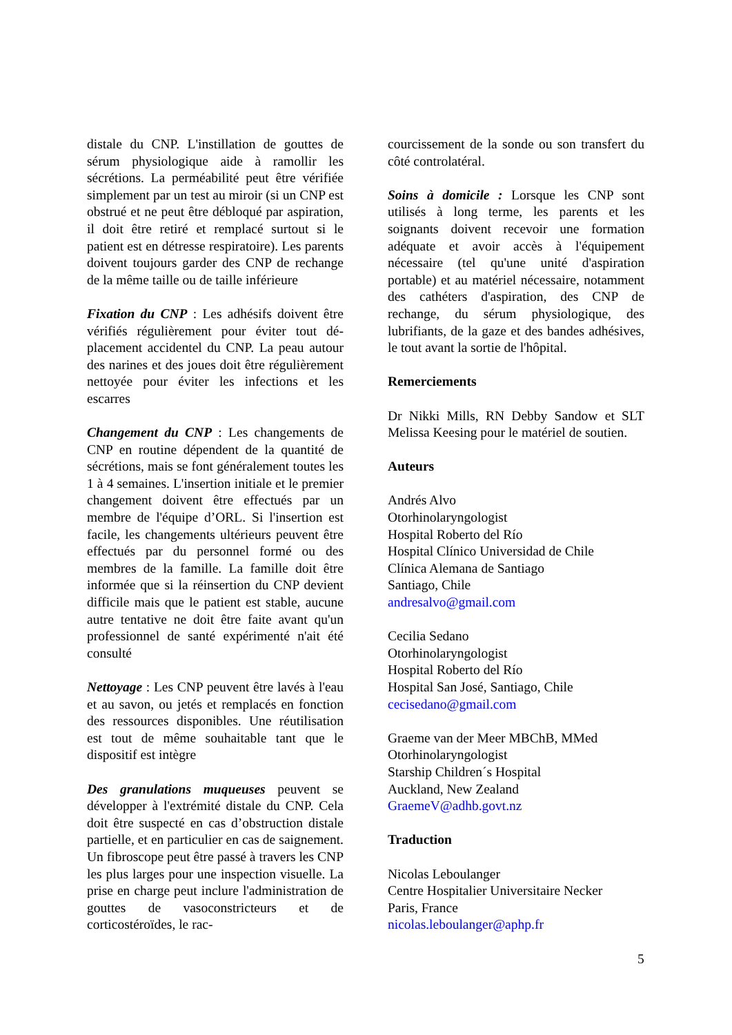distale du CNP. L'instillation de gouttes de sérum physiologique aide à ramollir les sécrétions. La perméabilité peut être vérifiée simplement par un test au miroir (si un CNP est obstrué et ne peut être débloqué par aspiration, il doit être retiré et remplacé surtout si le patient est en détresse respiratoire). Les parents doivent toujours garder des CNP de rechange de la même taille ou de taille inférieure
Fixation du CNP : Les adhésifs doivent être vérifiés régulièrement pour éviter tout dé-placement accidentel du CNP. La peau autour des narines et des joues doit être régulièrement nettoyée pour éviter les infections et les escarres
Changement du CNP : Les changements de CNP en routine dépendent de la quantité de sécrétions, mais se font généralement toutes les 1 à 4 semaines. L'insertion initiale et le premier changement doivent être effectués par un membre de l'équipe d’ORL. Si l'insertion est facile, les changements ultérieurs peuvent être effectués par du personnel formé ou des membres de la famille. La famille doit être informée que si la réinsertion du CNP devient difficile mais que le patient est stable, aucune autre tentative ne doit être faite avant qu'un professionnel de santé expérimenté n'ait été consulté
Nettoyage : Les CNP peuvent être lavés à l'eau et au savon, ou jetés et remplacés en fonction des ressources disponibles. Une réutilisation est tout de même souhaitable tant que le dispositif est intègre
Des granulations muqueuses peuvent se développer à l'extrémité distale du CNP. Cela doit être suspecté en cas d’obstruction distale partielle, et en particulier en cas de saignement. Un fibroscope peut être passé à travers les CNP les plus larges pour une inspection visuelle. La prise en charge peut inclure l'administration de gouttes de vasoconstricteurs et de corticostéroïdes, le rac-
courcissement de la sonde ou son transfert du côté controlatéral.
Soins à domicile : Lorsque les CNP sont utilisés à long terme, les parents et les soignants doivent recevoir une formation adéquate et avoir accès à l'équipement nécessaire (tel qu'une unité d'aspiration portable) et au matériel nécessaire, notamment des cathéters d'aspiration, des CNP de rechange, du sérum physiologique, des lubrifiants, de la gaze et des bandes adhésives, le tout avant la sortie de l'hôpital.
Remerciements
Dr Nikki Mills, RN Debby Sandow et SLT Melissa Keesing pour le matériel de soutien.
Auteurs
Andrés Alvo
Otorhinolaryngologist
Hospital Roberto del Río
Hospital Clínico Universidad de Chile
Clínica Alemana de Santiago
Santiago, Chile
andresalvo@gmail.com
Cecilia Sedano
Otorhinolaryngologist
Hospital Roberto del Río
Hospital San José, Santiago, Chile
cecisedano@gmail.com
Graeme van der Meer MBChB, MMed
Otorhinolaryngologist
Starship Children´s Hospital
Auckland, New Zealand
GraemeV@adhb.govt.nz
Traduction
Nicolas Leboulanger
Centre Hospitalier Universitaire Necker
Paris, France
nicolas.leboulanger@aphp.fr
5